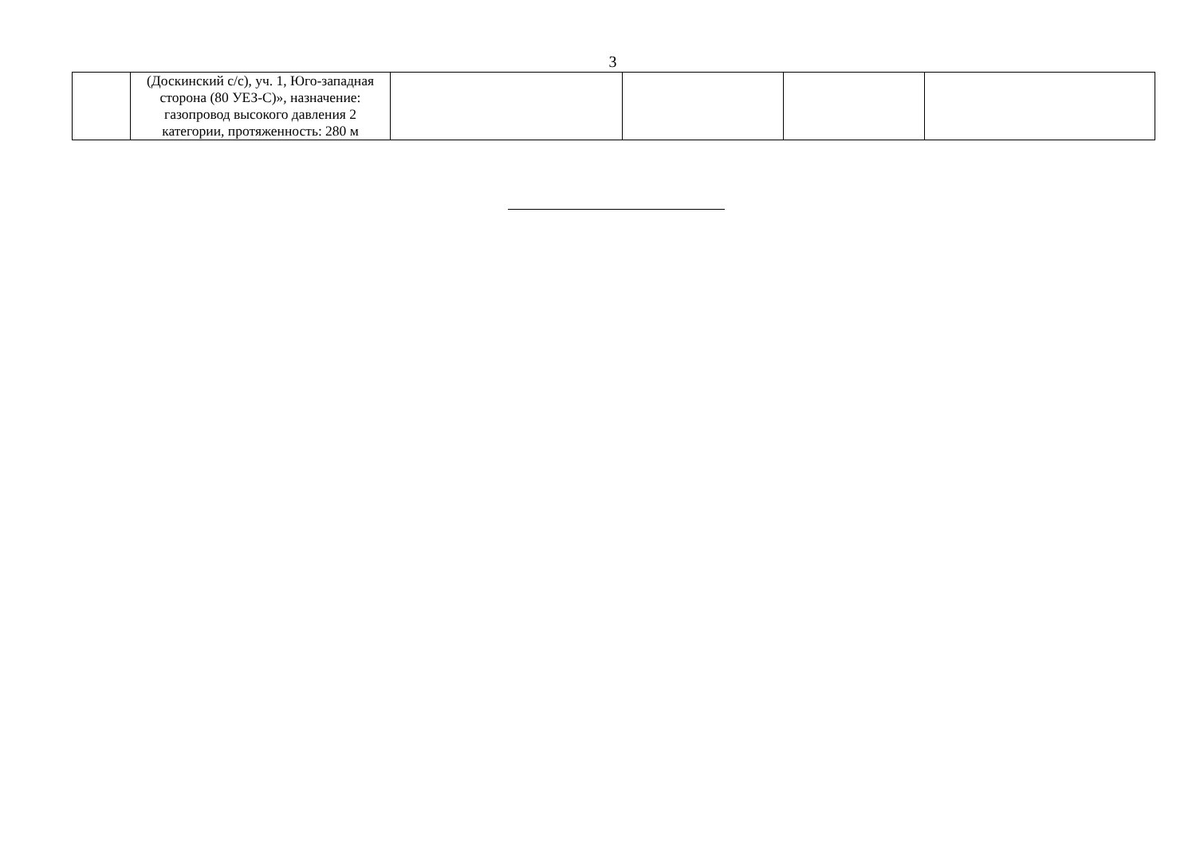3
| | (Доскинский с/с), уч. 1, Юго-западная сторона (80 УЕЗ-С)», назначение: газопровод высокого давления 2 категории, протяженность: 280 м | | | | |